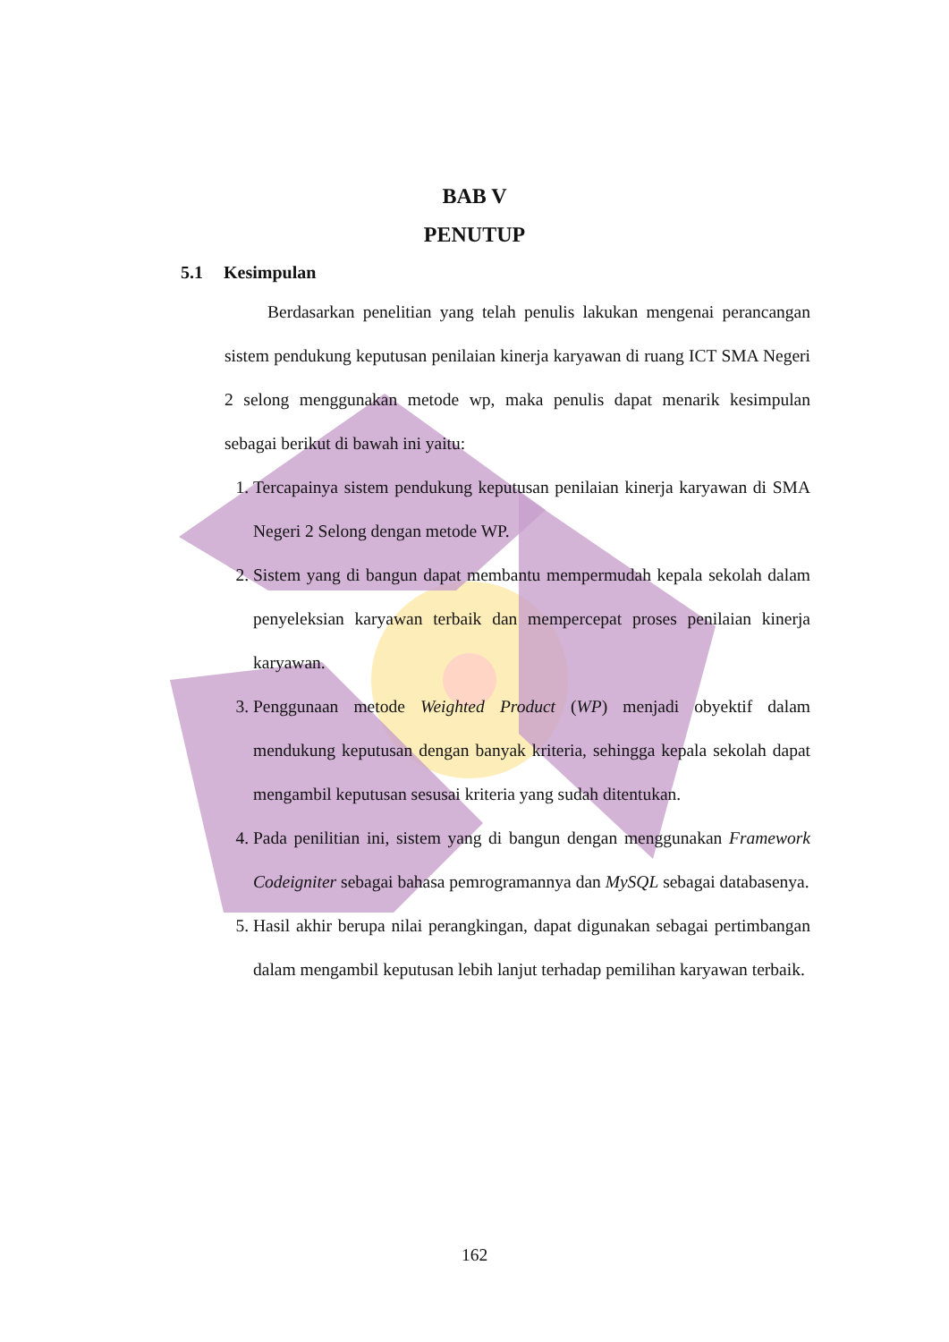BAB V
PENUTUP
5.1 Kesimpulan
Berdasarkan penelitian yang telah penulis lakukan mengenai perancangan sistem pendukung keputusan penilaian kinerja karyawan di ruang ICT SMA Negeri 2 selong menggunakan metode wp, maka penulis dapat menarik kesimpulan sebagai berikut di bawah ini yaitu:
1. Tercapainya sistem pendukung keputusan penilaian kinerja karyawan di SMA Negeri 2 Selong dengan metode WP.
2. Sistem yang di bangun dapat membantu mempermudah kepala sekolah dalam penyeleksian karyawan terbaik dan mempercepat proses penilaian kinerja karyawan.
3. Penggunaan metode Weighted Product (WP) menjadi obyektif dalam mendukung keputusan dengan banyak kriteria, sehingga kepala sekolah dapat mengambil keputusan sesusai kriteria yang sudah ditentukan.
4. Pada penilitian ini, sistem yang di bangun dengan menggunakan Framework Codeigniter sebagai bahasa pemrogramannya dan MySQL sebagai databasenya.
5. Hasil akhir berupa nilai perangkingan, dapat digunakan sebagai pertimbangan dalam mengambil keputusan lebih lanjut terhadap pemilihan karyawan terbaik.
162